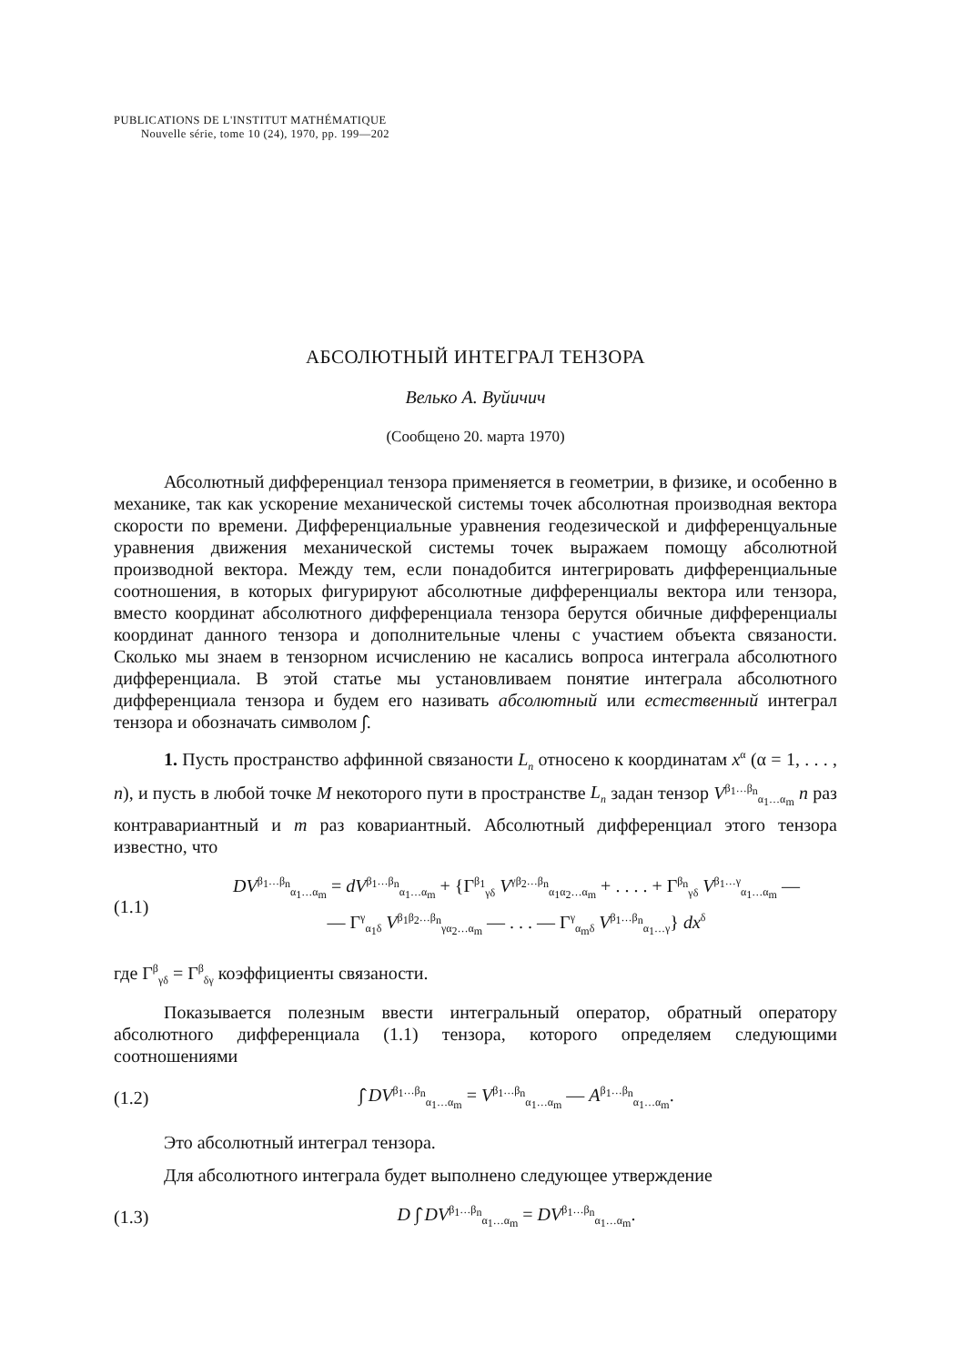PUBLICATIONS DE L'INSTITUT MATHÉMATIQUE
Nouvelle série, tome 10 (24), 1970, pp. 199—202
АБСОЛЮТНЫЙ ИНТЕГРАЛ ТЕНЗОРА
Велько А. Вуйичич
(Сообщено 20. марта 1970)
Абсолютный дифференциал тензора применяется в геометрии, в физике, и особенно в механике, так как ускорение механической системы точек абсолютная производная вектора скорости по времени. Дифференциальные уравнения геодезической и дифференцуальные уравнения движения механической системы точек выражаем помощу абсолютной производной вектора. Между тем, если понадобится интегрировать дифференциальные соотношения, в которых фигурируют абсолютные дифференциалы вектора или тензора, вместо координат абсолютного дифференциала тензора берутся обичные дифференциалы координат данного тензора и дополнительные члены с участием объекта связаности. Сколько мы знаем в тензорном исчислению не касались вопроса интеграла абсолютного дифференциала. В этой статье мы установливаем понятие интеграла абсолютного дифференциала тензора и будем его називать абсолютный или естественный интеграл тензора и обозначать символом ∫̂.
1. Пусть пространство аффинной связаности L<sub>n</sub> относено к координатам x<sup>α</sup> (α = 1, . . . , n), и пусть в любой точке M некоторого пути в пространстве L<sub>n</sub> задан тензор V<sup>β<sub>1</sub>…β<sub>n</sub></sup><sub>α<sub>1</sub>…α<sub>m</sub></sub> n раз контравариантный и m раз ковариантный. Абсолютный дифференциал этого тензора известно, что
(1.1) DV<sup>β<sub>1</sub>…β<sub>n</sub></sup><sub>α<sub>1</sub>…α<sub>m</sub></sub> = dV<sup>β<sub>1</sub>…β<sub>n</sub></sup><sub>α<sub>1</sub>…α<sub>m</sub></sub> + {Γ<sup>β<sub>1</sub></sup><sub>γδ</sub> V<sup>γβ<sub>2</sub>…β<sub>n</sub></sup><sub>α<sub>1</sub>α<sub>2</sub>…α<sub>m</sub></sub> + . . . . + Γ<sup>β<sub>n</sub></sup><sub>γδ</sub> V<sup>β<sub>1</sub>…γ</sup><sub>α<sub>1</sub>…α<sub>m</sub></sub> —
— Γ<sup>γ</sup><sub>α<sub>1</sub>δ</sub> V<sup>β<sub>1</sub>β<sub>2</sub>…β<sub>n</sub></sup><sub>γα<sub>2</sub>…α<sub>m</sub></sub> — . . . — Γ<sup>γ</sup><sub>α<sub>m</sub>δ</sub> V<sup>β<sub>1</sub>…β<sub>n</sub></sup><sub>α<sub>1</sub>…γ</sub>} dx<sup>δ</sup>
где Γ<sup>β</sup><sub>γδ</sub> = Γ<sup>β</sup><sub>δγ</sub> коэффициенты связаности.
Показывается полезным ввести интегральный оператор, обратный оператору абсолютного дифференциала (1.1) тензора, которого определяем следующими соотношениями
(1.2) ∫̂ DV<sup>β<sub>1</sub>…β<sub>n</sub></sup><sub>α<sub>1</sub>…α<sub>m</sub></sub> = V<sup>β<sub>1</sub>…β<sub>n</sub></sup><sub>α<sub>1</sub>…α<sub>m</sub></sub> — A<sup>β<sub>1</sub>…β<sub>n</sub></sup><sub>α<sub>1</sub>…α<sub>m</sub></sub>.
Это абсолютный интеграл тензора.
Для абсолютного интеграла будет выполнено следующее утверждение
(1.3) D ∫̂ DV<sup>β<sub>1</sub>…β<sub>n</sub></sup><sub>α<sub>1</sub>…α<sub>m</sub></sub> = DV<sup>β<sub>1</sub>…β<sub>n</sub></sup><sub>α<sub>1</sub>…α<sub>m</sub></sub>.